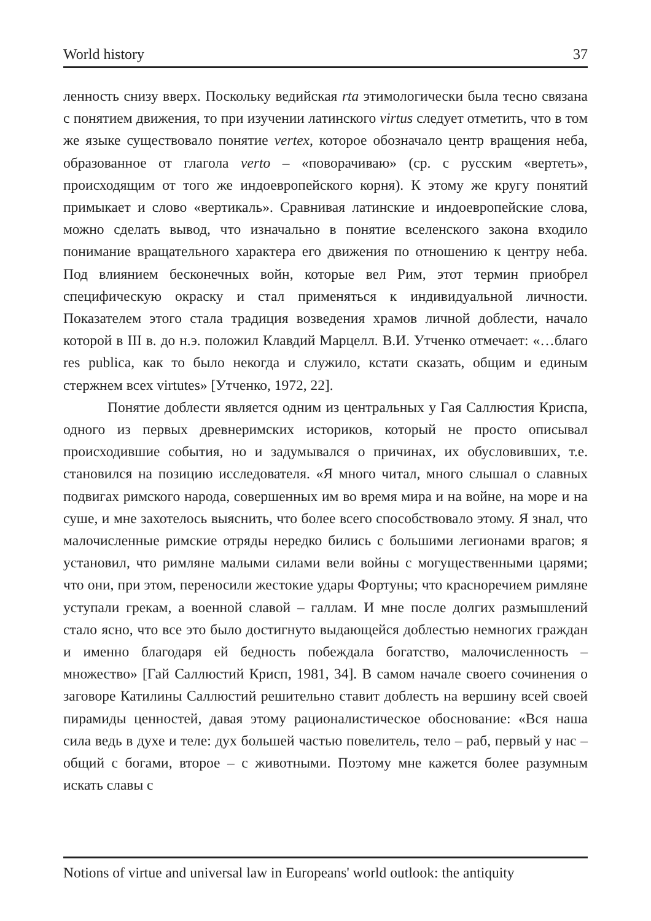World history 37
ленность снизу вверх. Поскольку ведийская rta этимологически была тесно связана с понятием движения, то при изучении латинского virtus следует отметить, что в том же языке существовало понятие vertex, которое обозначало центр вращения неба, образованное от глагола verto – «поворачиваю» (ср. с русским «вертеть», происходящим от того же индоевропейского корня). К этому же кругу понятий примыкает и слово «вертикаль». Сравнивая латинские и индоевропейские слова, можно сделать вывод, что изначально в понятие вселенского закона входило понимание вращательного характера его движения по отношению к центру неба. Под влиянием бесконечных войн, которые вел Рим, этот термин приобрел специфическую окраску и стал применяться к индивидуальной личности. Показателем этого стала традиция возведения храмов личной доблести, начало которой в III в. до н.э. положил Клавдий Марцелл. В.И. Утченко отмечает: «…благо res publica, как то было некогда и служило, кстати сказать, общим и единым стержнем всех virtutes» [Утченко, 1972, 22].
Понятие доблести является одним из центральных у Гая Саллюстия Криспа, одного из первых древнеримских историков, который не просто описывал происходившие события, но и задумывался о причинах, их обусловивших, т.е. становился на позицию исследователя. «Я много читал, много слышал о славных подвигах римского народа, совершенных им во время мира и на войне, на море и на суше, и мне захотелось выяснить, что более всего способствовало этому. Я знал, что малочисленные римские отряды нередко бились с большими легионами врагов; я установил, что римляне малыми силами вели войны с могущественными царями; что они, при этом, переносили жестокие удары Фортуны; что красноречием римляне уступали грекам, а военной славой – галлам. И мне после долгих размышлений стало ясно, что все это было достигнуто выдающейся доблестью немногих граждан и именно благодаря ей бедность побеждала богатство, малочисленность – множество» [Гай Саллюстий Крисп, 1981, 34]. В самом начале своего сочинения о заговоре Катилины Саллюстий решительно ставит доблесть на вершину всей своей пирамиды ценностей, давая этому рационалистическое обоснование: «Вся наша сила ведь в духе и теле: дух большей частью повелитель, тело – раб, первый у нас – общий с богами, второе – с животными. Поэтому мне кажется более разумным искать славы с
Notions of virtue and universal law in Europeans' world outlook: the antiquity